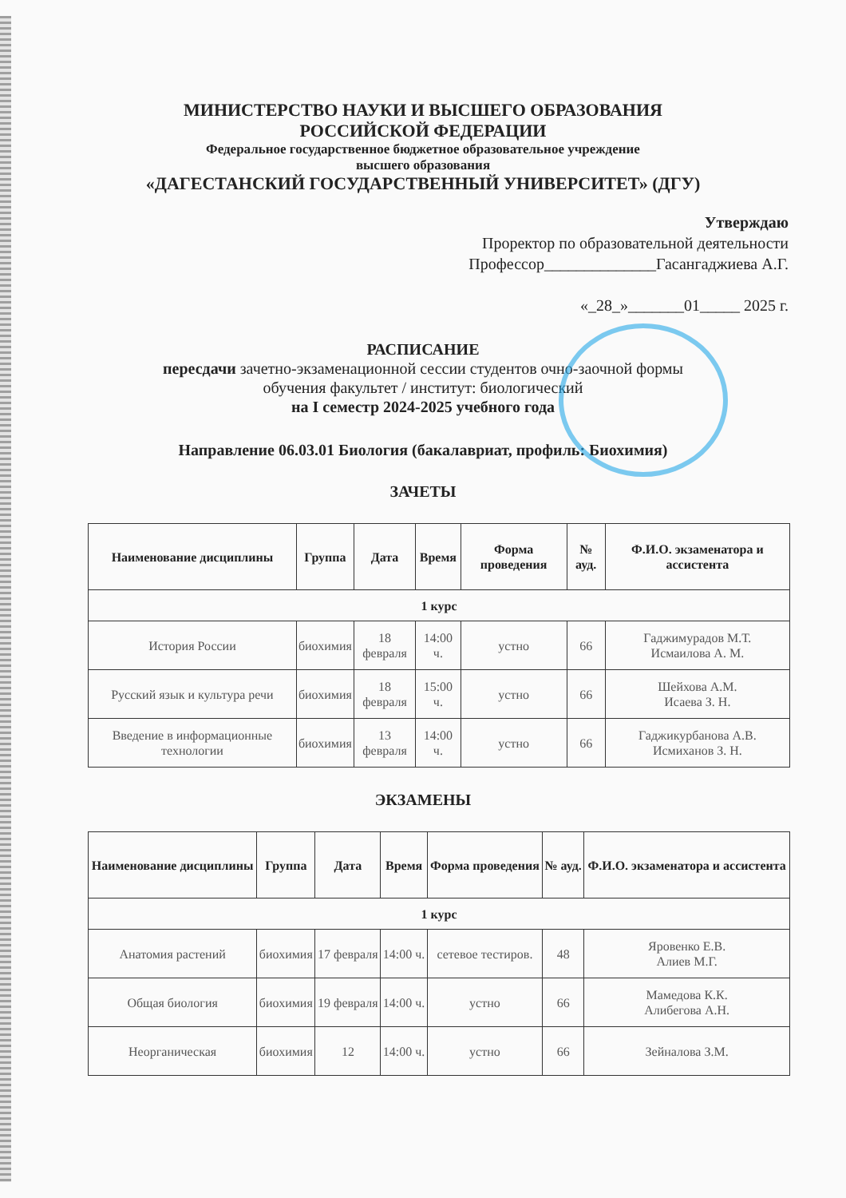МИНИСТЕРСТВО НАУКИ И ВЫСШЕГО ОБРАЗОВАНИЯ
РОССИЙСКОЙ ФЕДЕРАЦИИ
Федеральное государственное бюджетное образовательное учреждение
высшего образования
«ДАГЕСТАНСКИЙ ГОСУДАРСТВЕННЫЙ УНИВЕРСИТЕТ» (ДГУ)
Утверждаю
Проректор по образовательной деятельности
Профессор______________Гасангаджиева А.Г.
«_28_»_______01_____ 2025 г.
РАСПИСАНИЕ
пересдачи зачетно-экзаменационной сессии студентов очно-заочной формы
обучения факультет / институт: биологический
на I семестр 2024-2025 учебного года
Направление 06.03.01 Биология (бакалавриат, профиль: Биохимия)
ЗАЧЕТЫ
| Наименование дисциплины | Группа | Дата | Время | Форма проведения | № ауд. | Ф.И.О. экзаменатора и ассистента |
| --- | --- | --- | --- | --- | --- | --- |
| 1 курс | | | | | | |
| История России | биохимия | 18 февраля | 14:00 ч. | устно | 66 | Гаджимурадов М.Т. Исмаилова А. М. |
| Русский язык и культура речи | биохимия | 18 февраля | 15:00 ч. | устно | 66 | Шейхова А.М. Исаева З. Н. |
| Введение в информационные технологии | биохимия | 13 февраля | 14:00 ч. | устно | 66 | Гаджикурбанова А.В. Исмиханов З. Н. |
ЭКЗАМЕНЫ
| Наименование дисциплины | Группа | Дата | Время | Форма проведения | № ауд. | Ф.И.О. экзаменатора и ассистента |
| --- | --- | --- | --- | --- | --- | --- |
| 1 курс | | | | | | |
| Анатомия растений | биохимия | 17 февраля | 14:00 ч. | сетевое тестиров. | 48 | Яровенко Е.В. Алиев М.Г. |
| Общая биология | биохимия | 19 февраля | 14:00 ч. | устно | 66 | Мамедова К.К. Алибегова А.Н. |
| Неорганическая | биохимия | 12 | 14:00 ч. | устно | 66 | Зейналова З.М. |